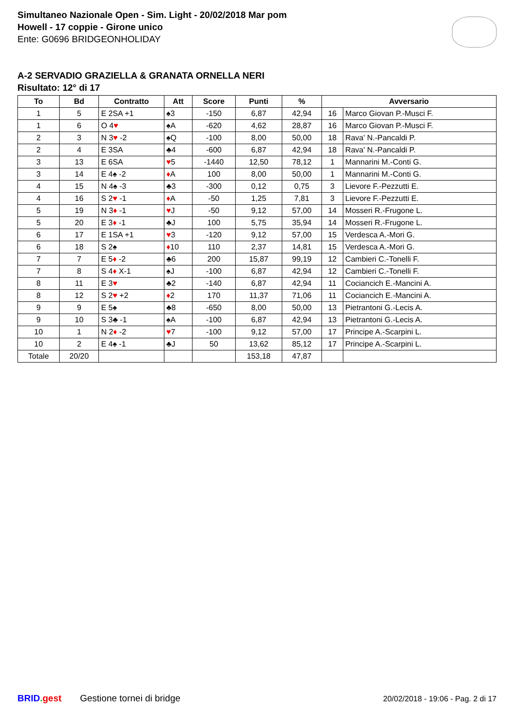Simultaneo Nazionale Open - Sim. Light - 20/02/2018 Mar pom
Howell - 17 coppie - Girone unico
Ente: G0696 BRIDGEONHOLIDAY
A-2 SERVADIO GRAZIELLA & GRANATA ORNELLA NERI
Risultato: 12° di 17
| To | Bd | Contratto | Att | Score | Punti | % | Avversario | |
| --- | --- | --- | --- | --- | --- | --- | --- | --- |
| 1 | 5 | E 2SA +1 | ♠3 | -150 | 6,87 | 42,94 | 16 | Marco Giovan P.-Musci F. |
| 1 | 6 | O 4 ♥ | ♠A | -620 | 4,62 | 28,87 | 16 | Marco Giovan P.-Musci F. |
| 2 | 3 | N 3 ♥ -2 | ♠Q | -100 | 8,00 | 50,00 | 18 | Rava' N.-Pancaldi P. |
| 2 | 4 | E 3SA | ♣4 | -600 | 6,87 | 42,94 | 18 | Rava' N.-Pancaldi P. |
| 3 | 13 | E 6SA | ♥ 5 | -1440 | 12,50 | 78,12 | 1 | Mannarini M.-Conti G. |
| 3 | 14 | E 4♠ -2 | ♦ A | 100 | 8,00 | 50,00 | 1 | Mannarini M.-Conti G. |
| 4 | 15 | N 4♠ -3 | ♣3 | -300 | 0,12 | 0,75 | 3 | Lievore F.-Pezzutti E. |
| 4 | 16 | S 2 ♥ -1 | ♦ A | -50 | 1,25 | 7,81 | 3 | Lievore F.-Pezzutti E. |
| 5 | 19 | N 3 ♦ -1 | ♥ J | -50 | 9,12 | 57,00 | 14 | Mosseri R.-Frugone L. |
| 5 | 20 | E 3 ♦ -1 | ♣J | 100 | 5,75 | 35,94 | 14 | Mosseri R.-Frugone L. |
| 6 | 17 | E 1SA +1 | ♥ 3 | -120 | 9,12 | 57,00 | 15 | Verdesca A.-Mori G. |
| 6 | 18 | S 2♠ | ♦ 10 | 110 | 2,37 | 14,81 | 15 | Verdesca A.-Mori G. |
| 7 | 7 | E 5 ♦ -2 | ♣6 | 200 | 15,87 | 99,19 | 12 | Cambieri C.-Tonelli F. |
| 7 | 8 | S 4 ♦ X-1 | ♠J | -100 | 6,87 | 42,94 | 12 | Cambieri C.-Tonelli F. |
| 8 | 11 | E 3 ♥ | ♣2 | -140 | 6,87 | 42,94 | 11 | Cociancich E.-Mancini A. |
| 8 | 12 | S 2 ♥ +2 | ♦ 2 | 170 | 11,37 | 71,06 | 11 | Cociancich E.-Mancini A. |
| 9 | 9 | E 5♠ | ♣8 | -650 | 8,00 | 50,00 | 13 | Pietrantoni G.-Lecis A. |
| 9 | 10 | S 3♣ -1 | ♠A | -100 | 6,87 | 42,94 | 13 | Pietrantoni G.-Lecis A. |
| 10 | 1 | N 2 ♦ -2 | ♥ 7 | -100 | 9,12 | 57,00 | 17 | Principe A.-Scarpini L. |
| 10 | 2 | E 4♠ -1 | ♣J | 50 | 13,62 | 85,12 | 17 | Principe A.-Scarpini L. |
| Totale | 20/20 | | | | 153,18 | 47,87 | | |
BRID. gest Gestione tornei di bridge 20/02/2018 - 19:06 - Pag. 2 di 17